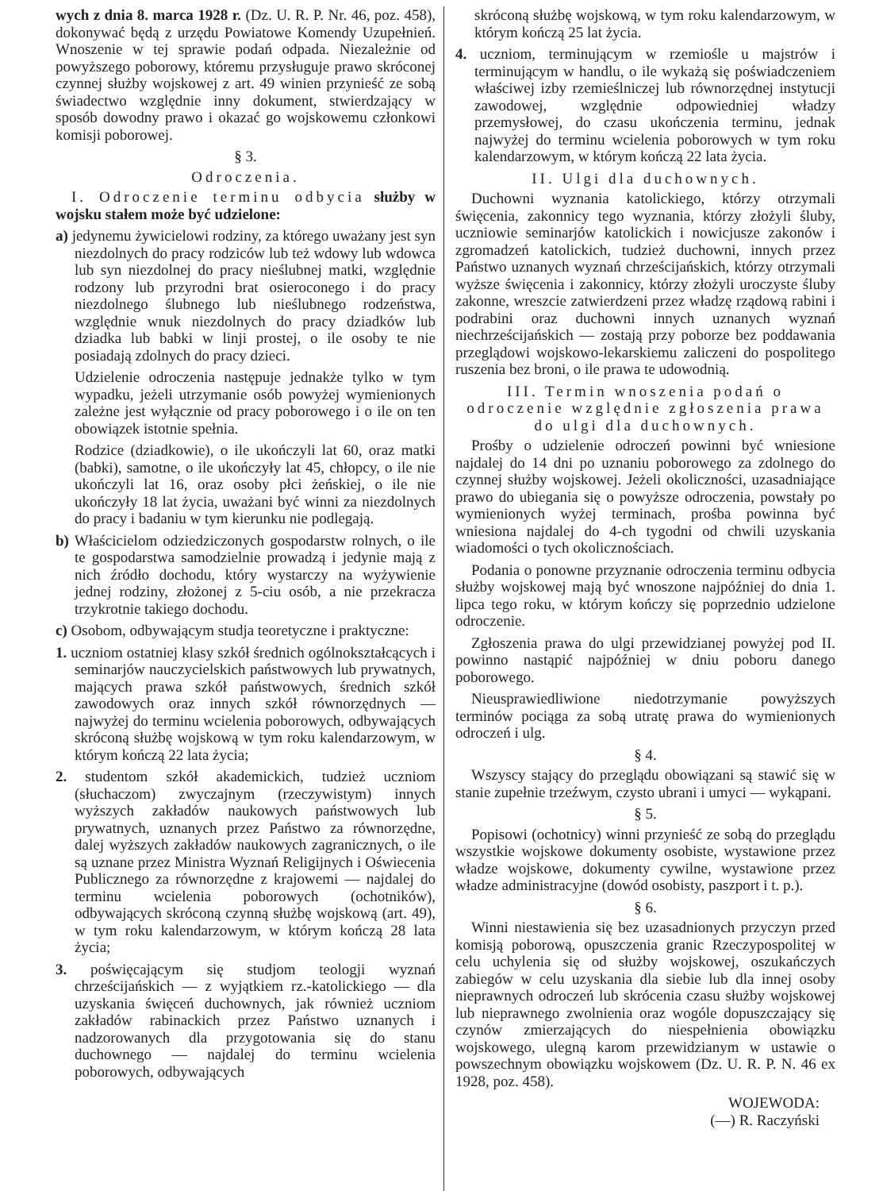wych z dnia 8. marca 1928 r. (Dz. U. R. P. Nr. 46, poz. 458), dokonywać będą z urzędu Powiatowe Komendy Uzupełnień. Wnoszenie w tej sprawie podań odpada. Niezależnie od powyższego poborowy, któremu przysługuje prawo skróconej czynnej służby wojskowej z art. 49 winien przynieść ze sobą świadectwo względnie inny dokument, stwierdzający w sposób dowodny prawo i okazać go wojskowemu członkowi komisji poborowej.
§ 3.
Odroczenia.
I. Odroczenie terminu odbycia służby w wojsku stałem może być udzielone:
a) jedynemu żywicielowi rodziny, za którego uważany jest syn niezdolnych do pracy rodziców lub też wdowy lub wdowca lub syn niezdolnej do pracy nieślubnej matki, względnie rodzony lub przyrodni brat osieroconego i do pracy niezdolnego ślubnego lub nieślubnego rodzeństwa, względnie wnuk niezdolnych do pracy dziadków lub dziadka lub babki w linji prostej, o ile osoby te nie posiadają zdolnych do pracy dzieci.
Udzielenie odroczenia następuje jednakże tylko w tym wypadku, jeżeli utrzymanie osób powyżej wymienionych zależne jest wyłącznie od pracy poborowego i o ile on ten obowiązek istotnie spełnia.
Rodzice (dziadkowie), o ile ukończyli lat 60, oraz matki (babki), samotne, o ile ukończyły lat 45, chłopcy, o ile nie ukończyli lat 16, oraz osoby płci żeńskiej, o ile nie ukończyły 18 lat życia, uważani być winni za niezdolnych do pracy i badaniu w tym kierunku nie podlegają.
b) Właścicielom odziedziczonych gospodarstw rolnych, o ile te gospodarstwa samodzielnie prowadzą i jedynie mają z nich źródło dochodu, który wystarczy na wyżywienie jednej rodziny, złożonej z 5-ciu osób, a nie przekracza trzykrotnie takiego dochodu.
c) Osobom, odbywającym studja teoretyczne i praktyczne:
1. uczniom ostatniej klasy szkół średnich ogólnokształcących i seminarjów nauczycielskich państwowych lub prywatnych, mających prawa szkół państwowych, średnich szkół zawodowych oraz innych szkół równorzędnych — najwyżej do terminu wcielenia poborowych, odbywających skróconą służbę wojskową w tym roku kalendarzowym, w którym kończą 22 lata życia;
2. studentom szkół akademickich, tudzież uczniom (słuchaczom) zwyczajnym (rzeczywistym) innych wyższych zakładów naukowych państwowych lub prywatnych, uznanych przez Państwo za równorzędne, dalej wyższych zakładów naukowych zagranicznych, o ile są uznane przez Ministra Wyznań Religijnych i Oświecenia Publicznego za równorzędne z krajowemi — najdalej do terminu wcielenia poborowych (ochotników), odbywających skróconą czynną służbę wojskową (art. 49), w tym roku kalendarzowym, w którym kończą 28 lata życia;
3. poświęcającym się studjom teologji wyznań chrześcijańskich — z wyjątkiem rz.-katolickiego — dla uzyskania święceń duchownych, jak również uczniom zakładów rabinackich przez Państwo uznanych i nadzorowanych dla przygotowania się do stanu duchownego — najdalej do terminu wcielenia poborowych, odbywających
skróconą służbę wojskową, w tym roku kalendarzowym, w którym kończą 25 lat życia.
4. uczniom, terminującym w rzemiośle u majstrów i terminującym w handlu, o ile wykażą się poświadczeniem właściwej izby rzemieślniczej lub równorzędnej instytucji zawodowej, względnie odpowiedniej władzy przemysłowej, do czasu ukończenia terminu, jednak najwyżej do terminu wcielenia poborowych w tym roku kalendarzowym, w którym kończą 22 lata życia.
II. Ulgi dla duchownych.
Duchowni wyznania katolickiego, którzy otrzymali święcenia, zakonnicy tego wyznania, którzy złożyli śluby, uczniowie seminarjów katolickich i nowicjusze zakonów i zgromadzeń katolickich, tudzież duchowni, innych przez Państwo uznanych wyznań chrześcijańskich, którzy otrzymali wyższe święcenia i zakonnicy, którzy złożyli uroczyste śluby zakonne, wreszcie zatwierdzeni przez władzę rządową rabini i podrabini oraz duchowni innych uznanych wyznań niechrześcijańskich — zostają przy poborze bez poddawania przeglądowi wojskowo-lekarskiemu zaliczeni do pospolitego ruszenia bez broni, o ile prawa te udowodnią.
III. Termin wnoszenia podań o odroczenie względnie zgłoszenia prawa do ulgi dla duchownych.
Prośby o udzielenie odroczeń powinni być wniesione najdalej do 14 dni po uznaniu poborowego za zdolnego do czynnej służby wojskowej. Jeżeli okoliczności, uzasadniające prawo do ubiegania się o powyższe odroczenia, powstały po wymienionych wyżej terminach, prośba powinna być wniesiona najdalej do 4-ch tygodni od chwili uzyskania wiadomości o tych okolicznościach.
Podania o ponowne przyznanie odroczenia terminu odbycia służby wojskowej mają być wnoszone najpóźniej do dnia 1. lipca tego roku, w którym kończy się poprzednio udzielone odroczenie.
Zgłoszenia prawa do ulgi przewidzianej powyżej pod II. powinno nastąpić najpóźniej w dniu poboru danego poborowego.
Nieusprawiedliwione niedotrzymanie powyższych terminów pociąga za sobą utratę prawa do wymienionych odroczeń i ulg.
§ 4.
Wszyscy stający do przeglądu obowiązani są stawić się w stanie zupełnie trzeźwym, czysto ubrani i umyci — wykąpani.
§ 5.
Popisowi (ochotnicy) winni przynieść ze sobą do przeglądu wszystkie wojskowe dokumenty osobiste, wystawione przez władze wojskowe, dokumenty cywilne, wystawione przez władze administracyjne (dowód osobisty, paszport i t. p.).
§ 6.
Winni niestawienia się bez uzasadnionych przyczyn przed komisją poborową, opuszczenia granic Rzeczypospolitej w celu uchylenia się od służby wojskowej, oszukańczych zabiegów w celu uzyskania dla siebie lub dla innej osoby nieprawnych odroczeń lub skrócenia czasu służby wojskowej lub nieprawnego zwolnienia oraz wogóle dopuszczający się czynów zmierzających do niespełnienia obowiązku wojskowego, ulegną karom przewidzianym w ustawie o powszechnym obowiązku wojskowem (Dz. U. R. P. N. 46 ex 1928, poz. 458).
WOJEWODA:
(—) R. Raczyński